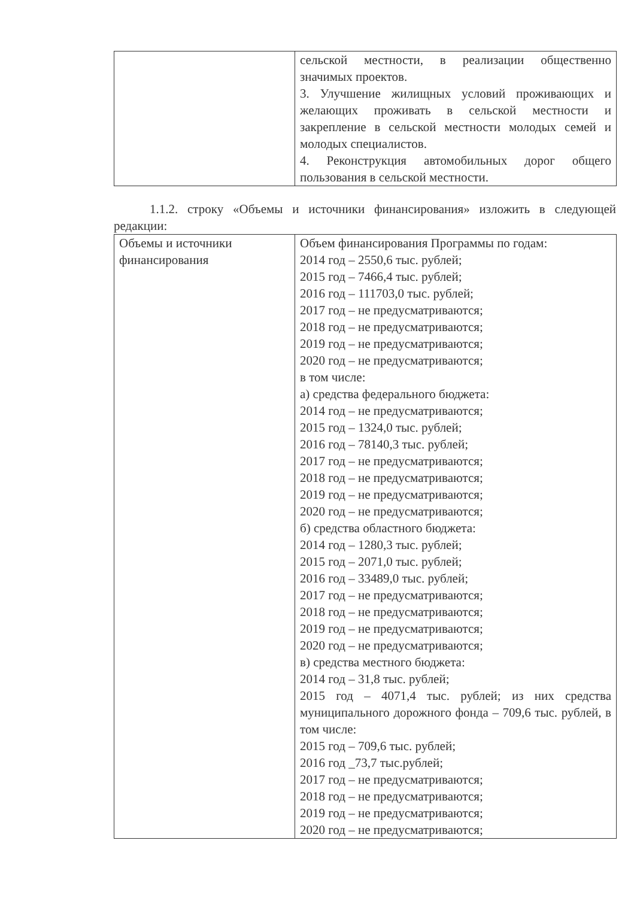| | сельской местности, в реализации общественно значимых проектов. 3. Улучшение жилищных условий проживающих и желающих проживать в сельской местности и закрепление в сельской местности молодых семей и молодых специалистов. 4. Реконструкция автомобильных дорог общего пользования в сельской местности. |
1.1.2. строку «Объемы и источники финансирования» изложить в следующей редакции:
| Объемы и источники финансирования | Объем финансирования Программы по годам: 2014 год – 2550,6 тыс. рублей; 2015 год – 7466,4 тыс. рублей; 2016 год – 111703,0 тыс. рублей; 2017 год – не предусматриваются; 2018 год – не предусматриваются; 2019 год – не предусматриваются; 2020 год – не предусматриваются; в том числе: а) средства федерального бюджета: 2014 год – не предусматриваются; 2015 год – 1324,0 тыс. рублей; 2016 год – 78140,3 тыс. рублей; 2017 год – не предусматриваются; 2018 год – не предусматриваются; 2019 год – не предусматриваются; 2020 год – не предусматриваются; б) средства областного бюджета: 2014 год – 1280,3 тыс. рублей; 2015 год – 2071,0 тыс. рублей; 2016 год – 33489,0 тыс. рублей; 2017 год – не предусматриваются; 2018 год – не предусматриваются; 2019 год – не предусматриваются; 2020 год – не предусматриваются; в) средства местного бюджета: 2014 год – 31,8 тыс. рублей; 2015 год – 4071,4 тыс. рублей; из них средства муниципального дорожного фонда – 709,6 тыс. рублей, в том числе: 2015 год – 709,6 тыс. рублей; 2016 год _73,7 тыс.рублей; 2017 год – не предусматриваются; 2018 год – не предусматриваются; 2019 год – не предусматриваются; 2020 год – не предусматриваются; |